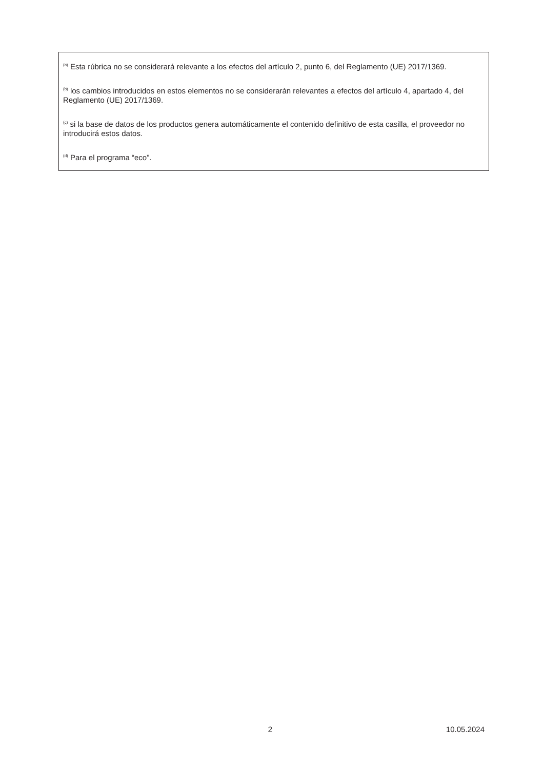<sup>(a)</sup> Esta rúbrica no se considerará relevante a los efectos del artículo 2, punto 6, del Reglamento (UE) 2017/1369.
<sup>(b)</sup> los cambios introducidos en estos elementos no se considerarán relevantes a efectos del artículo 4, apartado 4, del Reglamento (UE) 2017/1369.
<sup>(c)</sup> si la base de datos de los productos genera automáticamente el contenido definitivo de esta casilla, el proveedor no introducirá estos datos.
<sup>(d)</sup> Para el programa “eco”.
2 10.05.2024